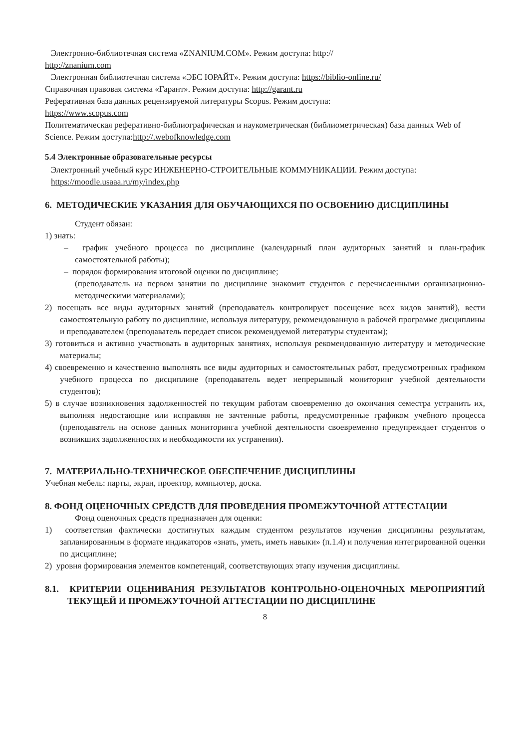Электронно-библиотечная система «ZNANIUM.COM». Режим доступа: http://
http://znanium.com
Электронная библиотечная система «ЭБС ЮРАЙТ». Режим доступа: https://biblio-online.ru/
Справочная правовая система «Гарант». Режим доступа: http://garant.ru
Реферативная база данных рецензируемой литературы Scopus. Режим доступа:
https://www.scopus.com
Политематическая реферативно-библиографическая и наукометрическая (библиометрическая) база данных Web of Science. Режим доступа:http://.webofknowledge.com
5.4 Электронные образовательные ресурсы
Электронный учебный курс ИНЖЕНЕРНО-СТРОИТЕЛЬНЫЕ КОММУНИКАЦИИ. Режим доступа: https://moodle.usaaa.ru/my/index.php
6. МЕТОДИЧЕСКИЕ УКАЗАНИЯ ДЛЯ ОБУЧАЮЩИХСЯ ПО ОСВОЕНИЮ ДИСЦИПЛИНЫ
Студент обязан:
1) знать:
– график учебного процесса по дисциплине (календарный план аудиторных занятий и план-график самостоятельной работы);
– порядок формирования итоговой оценки по дисциплине;
(преподаватель на первом занятии по дисциплине знакомит студентов с перечисленными организационно-методическими материалами);
2) посещать все виды аудиторных занятий (преподаватель контролирует посещение всех видов занятий), вести самостоятельную работу по дисциплине, используя литературу, рекомендованную в рабочей программе дисциплины и преподавателем (преподаватель передает список рекомендуемой литературы студентам);
3) готовиться и активно участвовать в аудиторных занятиях, используя рекомендованную литературу и методические материалы;
4) своевременно и качественно выполнять все виды аудиторных и самостоятельных работ, предусмотренных графиком учебного процесса по дисциплине (преподаватель ведет непрерывный мониторинг учебной деятельности студентов);
5) в случае возникновения задолженностей по текущим работам своевременно до окончания семестра устранить их, выполняя недостающие или исправляя не зачтенные работы, предусмотренные графиком учебного процесса (преподаватель на основе данных мониторинга учебной деятельности своевременно предупреждает студентов о возникших задолженностях и необходимости их устранения).
7. МАТЕРИАЛЬНО-ТЕХНИЧЕСКОЕ ОБЕСПЕЧЕНИЕ ДИСЦИПЛИНЫ
Учебная мебель: парты, экран, проектор, компьютер, доска.
8. ФОНД ОЦЕНОЧНЫХ СРЕДСТВ ДЛЯ ПРОВЕДЕНИЯ ПРОМЕЖУТОЧНОЙ АТТЕСТАЦИИ
Фонд оценочных средств предназначен для оценки:
1) соответствия фактически достигнутых каждым студентом результатов изучения дисциплины результатам, запланированным в формате индикаторов «знать, уметь, иметь навыки» (п.1.4) и получения интегрированной оценки по дисциплине;
2) уровня формирования элементов компетенций, соответствующих этапу изучения дисциплины.
8.1. КРИТЕРИИ ОЦЕНИВАНИЯ РЕЗУЛЬТАТОВ КОНТРОЛЬНО-ОЦЕНОЧНЫХ МЕРОПРИЯТИЙ ТЕКУЩЕЙ И ПРОМЕЖУТОЧНОЙ АТТЕСТАЦИИ ПО ДИСЦИПЛИНЕ
8